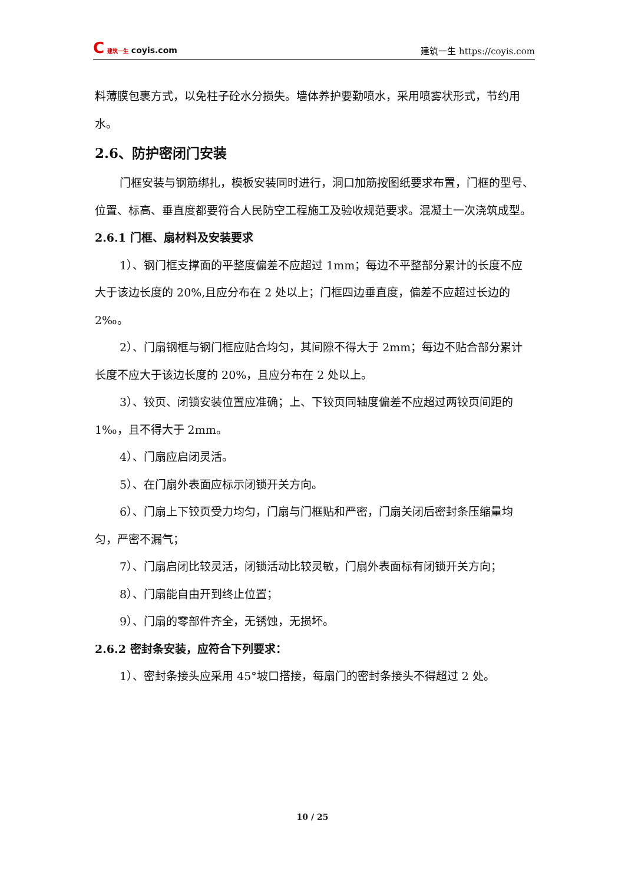C 建筑一生 coyis.com
建筑一生 https://coyis.com
料薄膜包裹方式，以免柱子砼水分损失。墙体养护要勤喷水，采用喷雾状形式，节约用水。
2.6、防护密闭门安装
门框安装与钢筋绑扎，模板安装同时进行，洞口加筋按图纸要求布置，门框的型号、位置、标高、垂直度都要符合人民防空工程施工及验收规范要求。混凝土一次浇筑成型。
2.6.1 门框、扇材料及安装要求
1）、钢门框支撑面的平整度偏差不应超过 1mm；每边不平整部分累计的长度不应大于该边长度的 20%,且应分布在 2 处以上；门框四边垂直度，偏差不应超过长边的 2‰。
2）、门扇钢框与钢门框应贴合均匀，其间隙不得大于 2mm；每边不贴合部分累计长度不应大于该边长度的 20%，且应分布在 2 处以上。
3）、铰页、闭锁安装位置应准确；上、下铰页同轴度偏差不应超过两铰页间距的 1‰，且不得大于 2mm。
4）、门扇应启闭灵活。
5）、在门扇外表面应标示闭锁开关方向。
6）、门扇上下铰页受力均匀，门扇与门框贴和严密，门扇关闭后密封条压缩量均匀，严密不漏气；
7）、门扇启闭比较灵活，闭锁活动比较灵敏，门扇外表面标有闭锁开关方向；
8）、门扇能自由开到终止位置；
9）、门扇的零部件齐全，无锈蚀，无损坏。
2.6.2 密封条安装，应符合下列要求：
1）、密封条接头应采用 45°坡口搭接，每扇门的密封条接头不得超过 2 处。
10 / 25